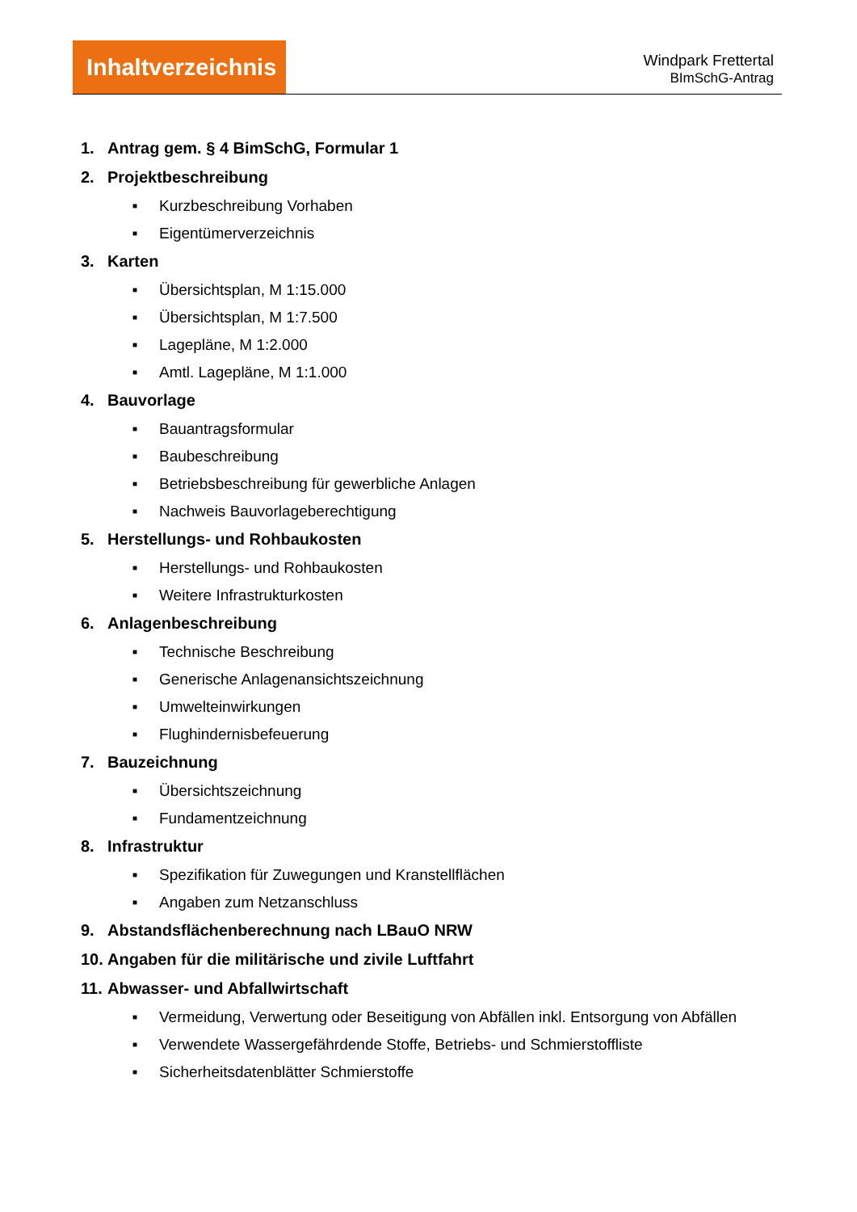Inhaltverzeichnis
Windpark Frettertal
BImSchG-Antrag
1. Antrag gem. § 4 BimSchG, Formular 1
2. Projektbeschreibung
■ Kurzbeschreibung Vorhaben
■ Eigentümerverzeichnis
3. Karten
■ Übersichtsplan, M 1:15.000
■ Übersichtsplan, M 1:7.500
■ Lagepläne, M 1:2.000
■ Amtl. Lagepläne, M 1:1.000
4. Bauvorlage
■ Bauantragsformular
■ Baubeschreibung
■ Betriebsbeschreibung für gewerbliche Anlagen
■ Nachweis Bauvorlageberechtigung
5. Herstellungs- und Rohbaukosten
■ Herstellungs- und Rohbaukosten
■ Weitere Infrastrukturkosten
6. Anlagenbeschreibung
■ Technische Beschreibung
■ Generische Anlagenansichtszeichnung
■ Umwelteinwirkungen
■ Flughindernisbefeuerung
7. Bauzeichnung
■ Übersichtszeichnung
■ Fundamentzeichnung
8. Infrastruktur
■ Spezifikation für Zuwegungen und Kranstellflächen
■ Angaben zum Netzanschluss
9. Abstandsflächenberechnung nach LBauO NRW
10. Angaben für die militärische und zivile Luftfahrt
11. Abwasser- und Abfallwirtschaft
■ Vermeidung, Verwertung oder Beseitigung von Abfällen inkl. Entsorgung von Abfällen
■ Verwendete Wassergefährdende Stoffe, Betriebs- und Schmierstoffliste
■ Sicherheitsdatenblätter Schmierstoffe